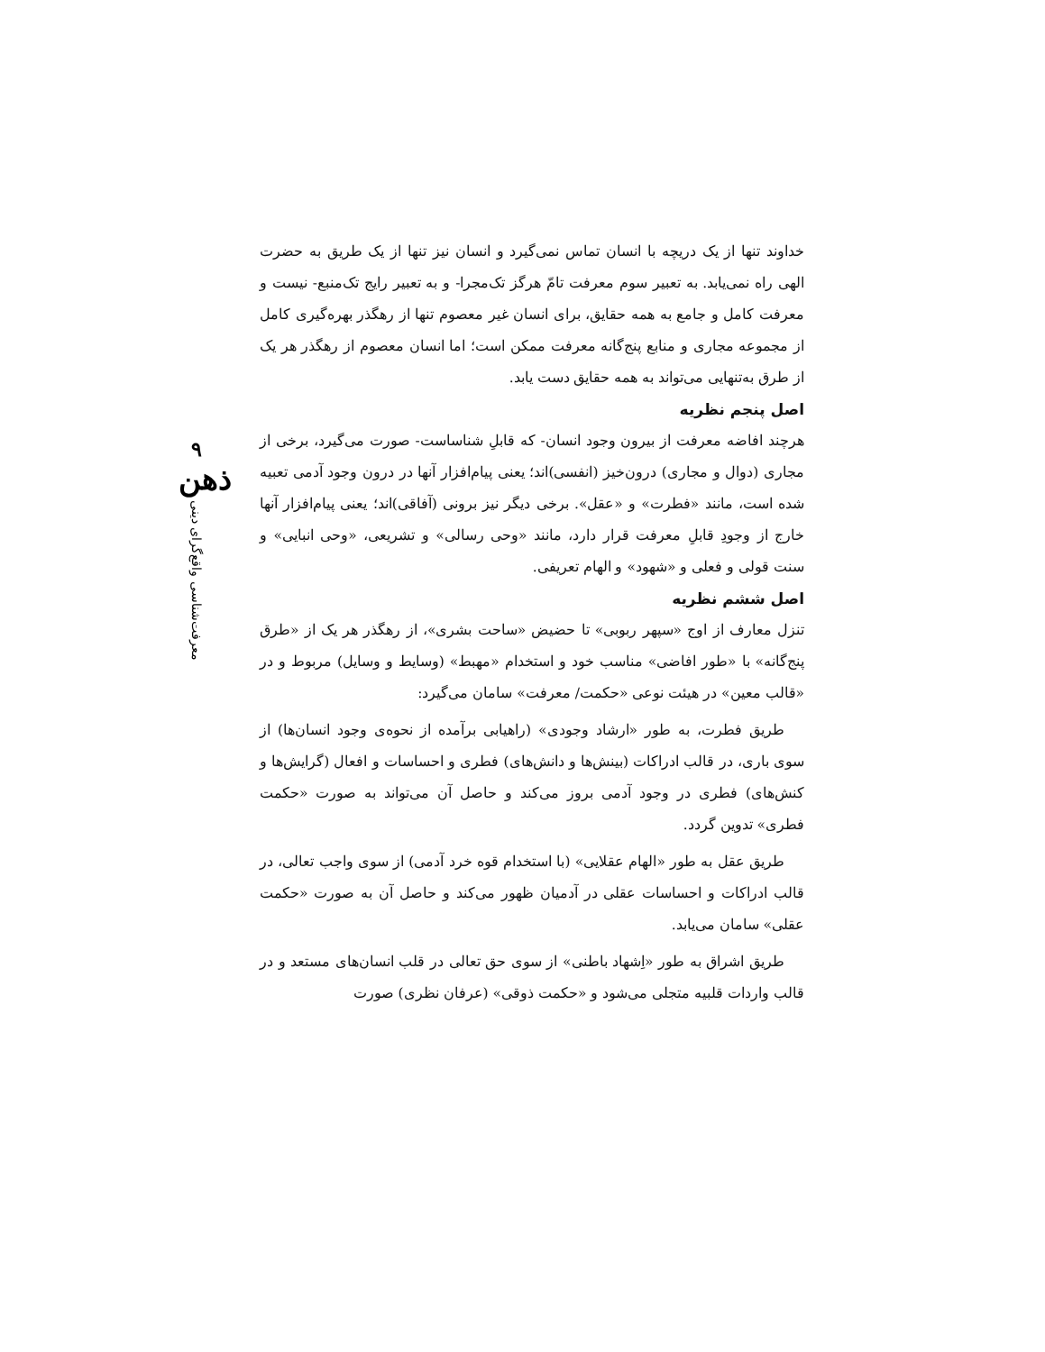۹
ذهن
معرفت‌شناسی واقع‌گرای دینی
خداوند تنها از یک دریچه با انسان تماس نمی‌گیرد و انسان نیز تنها از یک طریق به حضرت الهی راه نمی‌یابد. به تعبیر سوم معرفت تامّ هرگز تک‌مجرا- و به تعبیر رایج تک‌منبع- نیست و معرفت کامل و جامع به همه حقایق، برای انسان غیر معصوم تنها از رهگذر بهره‌گیری کامل از مجموعه مجاری و منابع پنج‌گانه معرفت ممکن است؛ اما انسان معصوم از رهگذر هر یک از طرق به‌تنهایی می‌تواند به همه حقایق دست یابد.
اصل پنجم نظریه
هرچند افاضه معرفت از بیرون وجود انسان- که قابلِ شناساست- صورت می‌گیرد، برخی از مجاری (دوال و مجاری) درون‌خیز (انفسی)اند؛ یعنی پیام‌افزار آنها در درون وجود آدمی تعبیه شده است، مانند «فطرت» و «عقل». برخی دیگر نیز برونی (آفاقی)اند؛ یعنی پیام‌افزار آنها خارج از وجودِ قابلِ معرفت قرار دارد، مانند «وحی رسالی» و تشریعی، «وحی انبایی» و سنت قولی و فعلی و «شهود» و الهام تعریفی.
اصل ششم نظریه
تنزل معارف از اوج «سپهر ربوبی» تا حضیض «ساحت بشری»، از رهگذر هر یک از «طرق پنج‌گانه» با «طور افاضی» مناسب خود و استخدام «مهبط» (وسایط و وسایل) مربوط و در «قالب معین» در هیئت نوعی «حکمت/ معرفت» سامان می‌گیرد:
طریق فطرت، به طور «ارشاد وجودی» (راهیابی برآمده از نحوه‌ی وجود انسان‌ها) از سوی باری، در قالب ادراکات (بینش‌ها و دانش‌های) فطری و احساسات و افعال (گرایش‌ها و کنش‌های) فطری در وجود آدمی بروز می‌کند و حاصل آن می‌تواند به صورت «حکمت فطری» تدوین گردد.
طریق عقل به طور «الهام عقلایی» (با استخدام قوه خرد آدمی) از سوی واجب تعالی، در قالب ادراکات و احساسات عقلی در آدمیان ظهور می‌کند و حاصل آن به صورت «حکمت عقلی» سامان می‌یابد.
طریق اشراق به طور «اِشهاد باطنی» از سوی حق تعالی در قلب انسان‌های مستعد و در قالب واردات قلبیه متجلی می‌شود و «حکمت ذوقی» (عرفان نظری) صورت